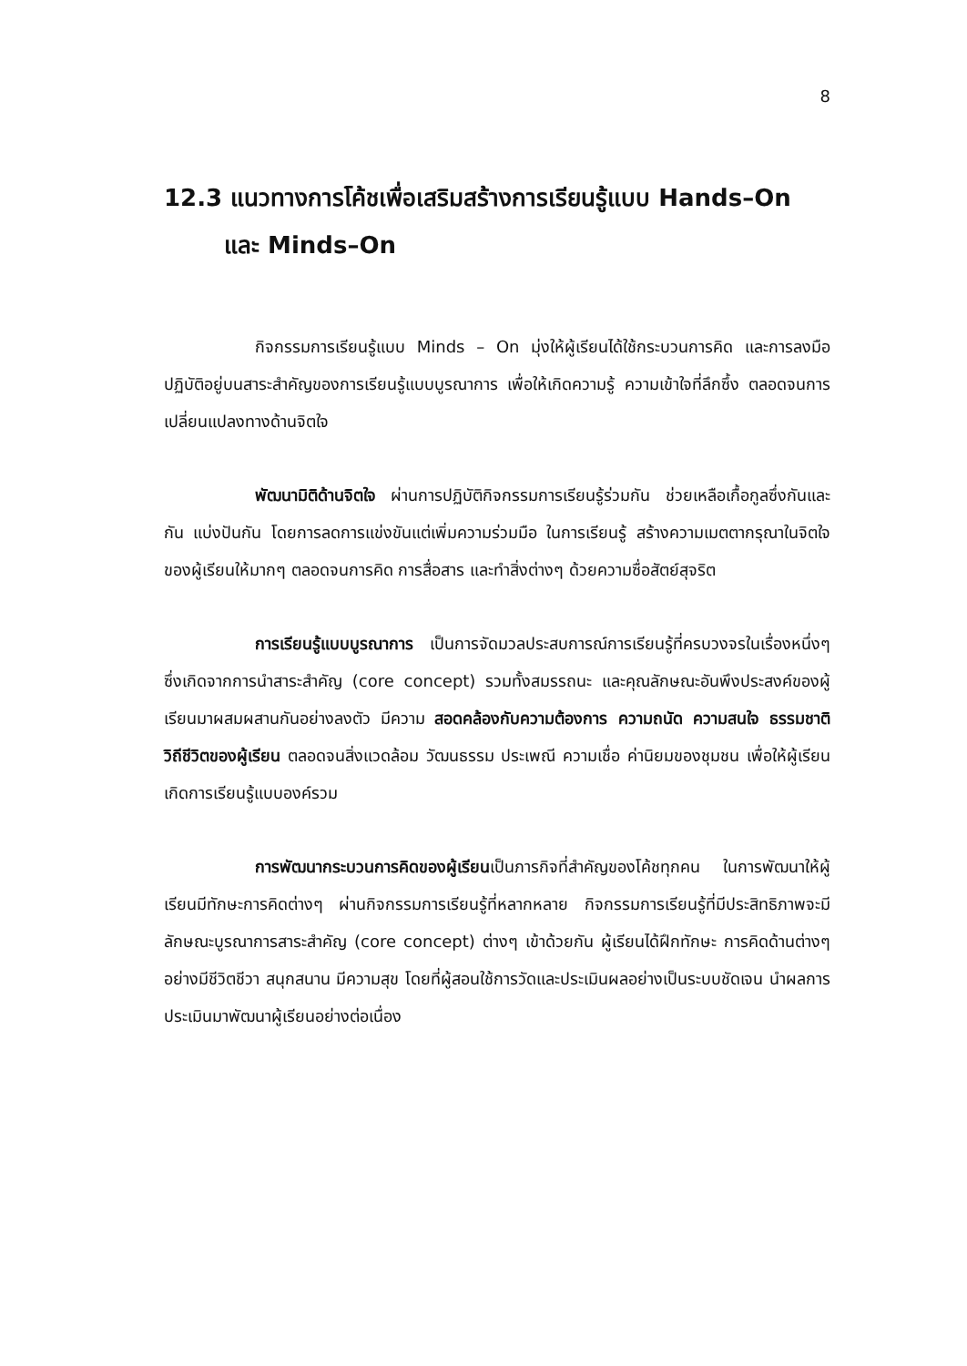8
12.3 แนวทางการโค้ชเพื่อเสริมสร้างการเรียนรู้แบบ Hands–On
และ Minds–On
กิจกรรมการเรียนรู้แบบ Minds – On มุ่งให้ผู้เรียนได้ใช้กระบวนการคิด และการลงมือปฏิบัติอยู่บนสาระสำคัญของการเรียนรู้แบบบูรณาการ เพื่อให้เกิดความรู้ ความเข้าใจที่ลึกซึ้ง ตลอดจนการเปลี่ยนแปลงทางด้านจิตใจ
พัฒนามิติด้านจิตใจ ผ่านการปฏิบัติกิจกรรมการเรียนรู้ร่วมกัน ช่วยเหลือเกื้อกูลซึ่งกันและกัน แบ่งปันกัน โดยการลดการแข่งขันแต่เพิ่มความร่วมมือ ในการเรียนรู้ สร้างความเมตตากรุณาในจิตใจของผู้เรียนให้มากๆ ตลอดจนการคิด การสื่อสาร และทำสิ่งต่างๆ ด้วยความซื่อสัตย์สุจริต
การเรียนรู้แบบบูรณาการ เป็นการจัดมวลประสบการณ์การเรียนรู้ที่ครบวงจรในเรื่องหนึ่งๆ ซึ่งเกิดจากการนำสาระสำคัญ (core concept) รวมทั้งสมรรถนะ และคุณลักษณะอันพึงประสงค์ของผู้เรียนมาผสมผสานกันอย่างลงตัว มีความ สอดคล้องกับความต้องการ ความถนัด ความสนใจ ธรรมชาติ วิถีชีวิตของผู้เรียน ตลอดจนสิ่งแวดล้อม วัฒนธรรม ประเพณี ความเชื่อ ค่านิยมของชุมชน เพื่อให้ผู้เรียนเกิดการเรียนรู้แบบองค์รวม
การพัฒนากระบวนการคิดของผู้เรียนเป็นภารกิจที่สำคัญของโค้ชทุกคน ในการพัฒนาให้ผู้เรียนมีทักษะการคิดต่างๆ ผ่านกิจกรรมการเรียนรู้ที่หลากหลาย กิจกรรมการเรียนรู้ที่มีประสิทธิภาพจะมีลักษณะบูรณาการสาระสำคัญ (core concept) ต่างๆ เข้าด้วยกัน ผู้เรียนได้ฝึกทักษะ การคิดด้านต่างๆ อย่างมีชีวิตชีวา สนุกสนาน มีความสุข โดยที่ผู้สอนใช้การวัดและประเมินผลอย่างเป็นระบบชัดเจน นำผลการประเมินมาพัฒนาผู้เรียนอย่างต่อเนื่อง